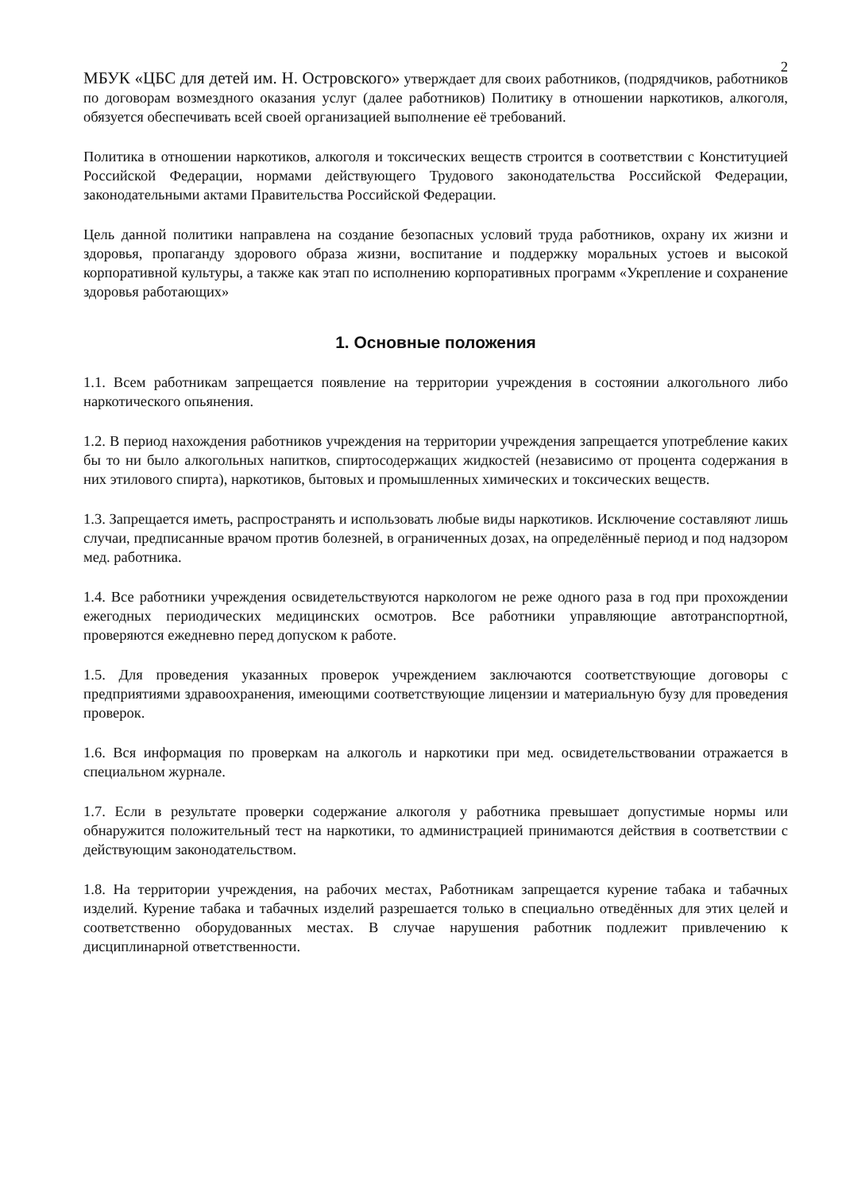2
МБУК «ЦБС для детей им. Н. Островского» утверждает для своих работников, (подрядчиков, работников по договорам возмездного оказания услуг (далее работников) Политику в отношении наркотиков, алкоголя, обязуется обеспечивать всей своей организацией выполнение её требований.
Политика в отношении наркотиков, алкоголя и токсических веществ строится в соответствии с Конституцией Российской Федерации, нормами действующего Трудового законодательства Российской Федерации, законодательными актами Правительства Российской Федерации.
Цель данной политики направлена на создание безопасных условий труда работников, охрану их жизни и здоровья, пропаганду здорового образа жизни, воспитание и поддержку моральных устоев и высокой корпоративной культуры, а также как этап по исполнению корпоративных программ «Укрепление и сохранение здоровья работающих»
1. Основные положения
1.1. Всем работникам запрещается появление на территории учреждения в состоянии алкогольного либо наркотического опьянения.
1.2. В период нахождения работников учреждения на территории учреждения запрещается употребление каких бы то ни было алкогольных напитков, спиртосодержащих жидкостей (независимо от процента содержания в них этилового спирта), наркотиков, бытовых и промышленных химических и токсических веществ.
1.3. Запрещается иметь, распространять и использовать любые виды наркотиков. Исключение составляют лишь случаи, предписанные врачом против болезней, в ограниченных дозах, на определённыё период и под надзором мед. работника.
1.4. Все работники учреждения освидетельствуются наркологом не реже одного раза в год при прохождении ежегодных периодических медицинских осмотров. Все работники управляющие автотранспортной, проверяются ежедневно перед допуском к работе.
1.5. Для проведения указанных проверок учреждением заключаются соответствующие договоры с предприятиями здравоохранения, имеющими соответствующие лицензии и материальную бузу для проведения проверок.
1.6. Вся информация по проверкам на алкоголь и наркотики при мед. освидетельствовании отражается в специальном журнале.
1.7. Если в результате проверки содержание алкоголя у работника превышает допустимые нормы или обнаружится положительный тест на наркотики, то администрацией принимаются действия в соответствии с действующим законодательством.
1.8. На территории учреждения, на рабочих местах, Работникам запрещается курение табака и табачных изделий. Курение табака и табачных изделий разрешается только в специально отведённых для этих целей и соответственно оборудованных местах. В случае нарушения работник подлежит привлечению к дисциплинарной ответственности.